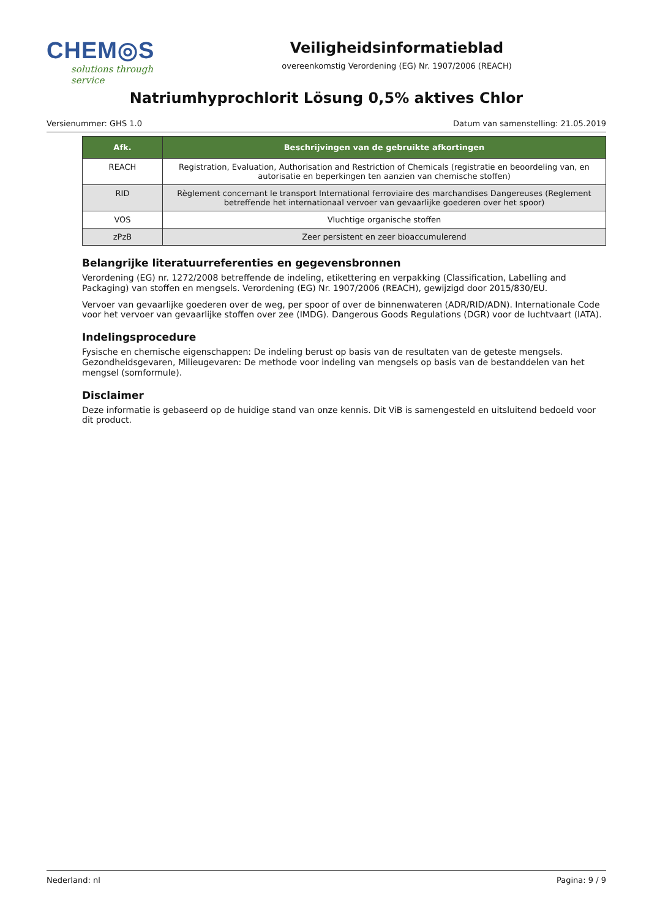CHEM◎S
solutions through service
Veiligheidsinformatieblad
overeenkomstig Verordening (EG) Nr. 1907/2006 (REACH)
Natriumhyprochlorit Lösung 0,5% aktives Chlor
Versienummer: GHS 1.0 Datum van samenstelling: 21.05.2019
| Afk. | Beschrijvingen van de gebruikte afkortingen |
| --- | --- |
| REACH | Registration, Evaluation, Authorisation and Restriction of Chemicals (registratie en beoordeling van, en autorisatie en beperkingen ten aanzien van chemische stoffen) |
| RID | Règlement concernant le transport International ferroviaire des marchandises Dangereuses (Reglement betreffende het internationaal vervoer van gevaarlijke goederen over het spoor) |
| VOS | Vluchtige organische stoffen |
| zPzB | Zeer persistent en zeer bioaccumulerend |
Belangrijke literatuurreferenties en gegevensbronnen
Verordening (EG) nr. 1272/2008 betreffende de indeling, etikettering en verpakking (Classification, Labelling and Packaging) van stoffen en mengsels. Verordening (EG) Nr. 1907/2006 (REACH), gewijzigd door 2015/830/EU.
Vervoer van gevaarlijke goederen over de weg, per spoor of over de binnenwateren (ADR/RID/ADN). Internationale Code voor het vervoer van gevaarlijke stoffen over zee (IMDG). Dangerous Goods Regulations (DGR) voor de luchtvaart (IATA).
Indelingsprocedure
Fysische en chemische eigenschappen: De indeling berust op basis van de resultaten van de geteste mengsels.
Gezondheidsgevaren, Milieugevaren: De methode voor indeling van mengsels op basis van de bestanddelen van het mengsel (somformule).
Disclaimer
Deze informatie is gebaseerd op de huidige stand van onze kennis. Dit ViB is samengesteld en uitsluitend bedoeld voor dit product.
Nederland: nl Pagina: 9 / 9